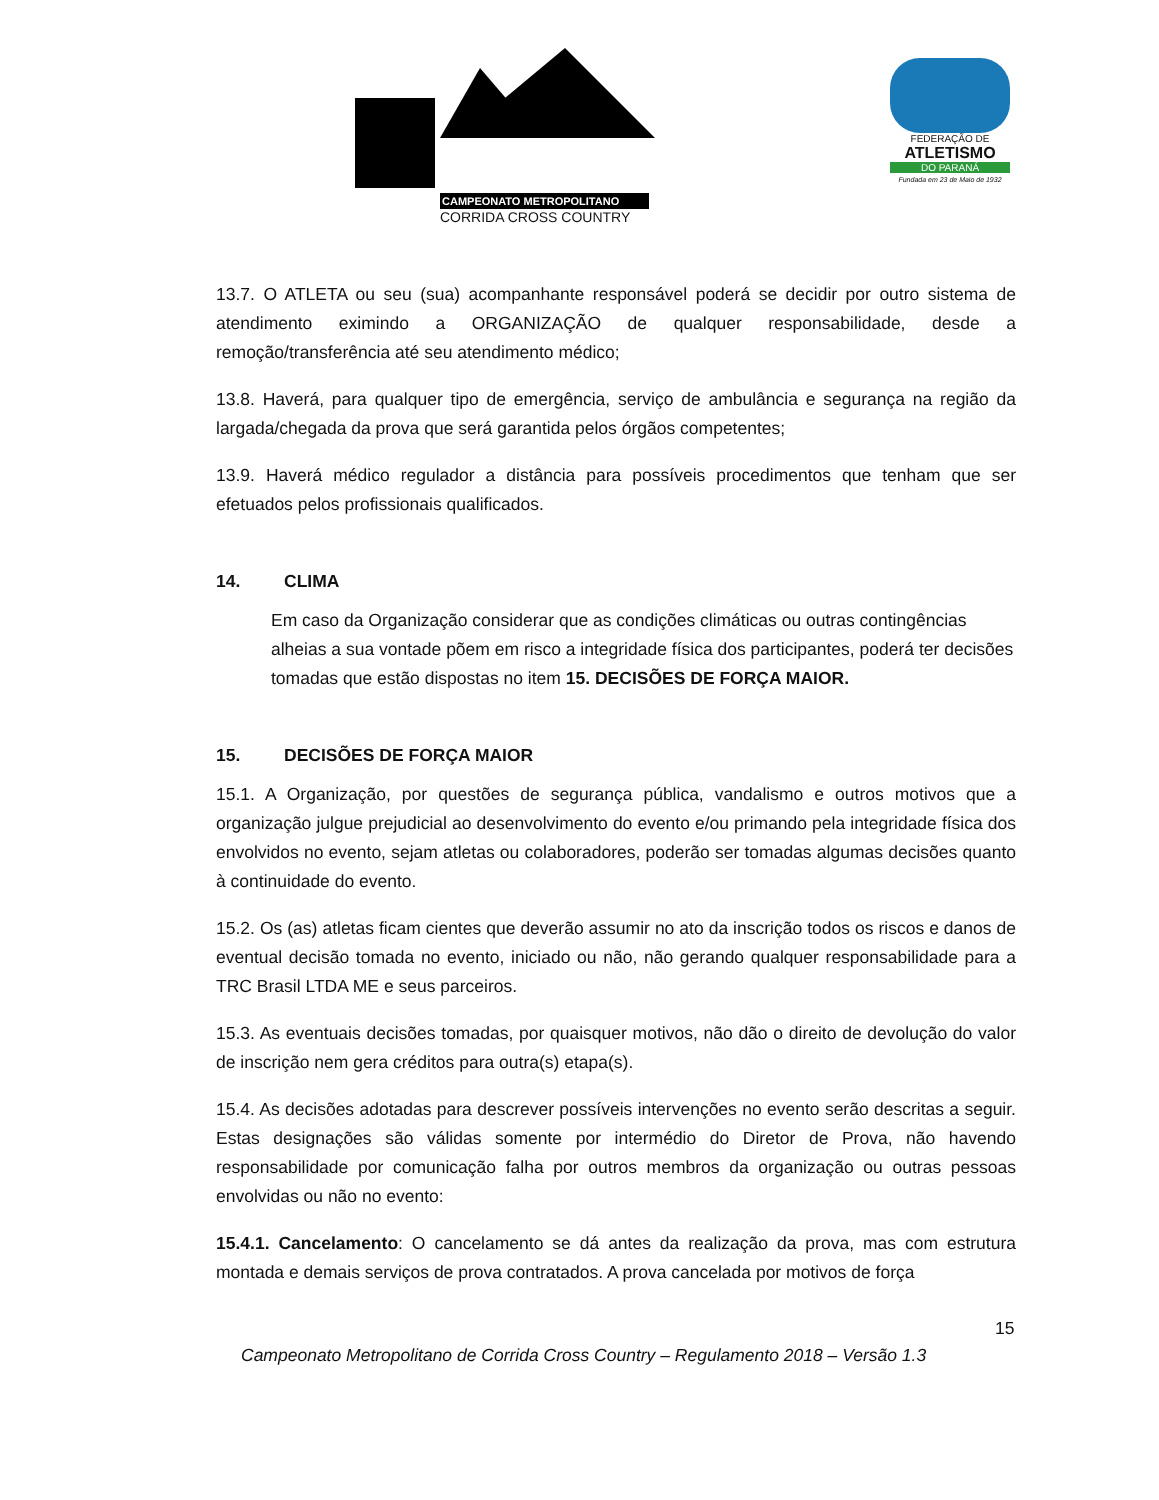CAMPEONATO METROPOLITANO
CORRIDA CROSS COUNTRY
FEDERAÇÃO DE
ATLETISMO
DO PARANÁ
Fundada em 23 de Maio de 1932
13.7. O ATLETA ou seu (sua) acompanhante responsável poderá se decidir por outro sistema de atendimento eximindo a ORGANIZAÇÃO de qualquer responsabilidade, desde a remoção/transferência até seu atendimento médico;
13.8. Haverá, para qualquer tipo de emergência, serviço de ambulância e segurança na região da largada/chegada da prova que será garantida pelos órgãos competentes;
13.9. Haverá médico regulador a distância para possíveis procedimentos que tenham que ser efetuados pelos profissionais qualificados.
14. CLIMA
Em caso da Organização considerar que as condições climáticas ou outras contingências alheias a sua vontade põem em risco a integridade física dos participantes, poderá ter decisões tomadas que estão dispostas no item 15. DECISÕES DE FORÇA MAIOR.
15. DECISÕES DE FORÇA MAIOR
15.1. A Organização, por questões de segurança pública, vandalismo e outros motivos que a organização julgue prejudicial ao desenvolvimento do evento e/ou primando pela integridade física dos envolvidos no evento, sejam atletas ou colaboradores, poderão ser tomadas algumas decisões quanto à continuidade do evento.
15.2. Os (as) atletas ficam cientes que deverão assumir no ato da inscrição todos os riscos e danos de eventual decisão tomada no evento, iniciado ou não, não gerando qualquer responsabilidade para a TRC Brasil LTDA ME e seus parceiros.
15.3. As eventuais decisões tomadas, por quaisquer motivos, não dão o direito de devolução do valor de inscrição nem gera créditos para outra(s) etapa(s).
15.4. As decisões adotadas para descrever possíveis intervenções no evento serão descritas a seguir. Estas designações são válidas somente por intermédio do Diretor de Prova, não havendo responsabilidade por comunicação falha por outros membros da organização ou outras pessoas envolvidas ou não no evento:
15.4.1. Cancelamento: O cancelamento se dá antes da realização da prova, mas com estrutura montada e demais serviços de prova contratados. A prova cancelada por motivos de força
15
Campeonato Metropolitano de Corrida Cross Country – Regulamento 2018 – Versão 1.3